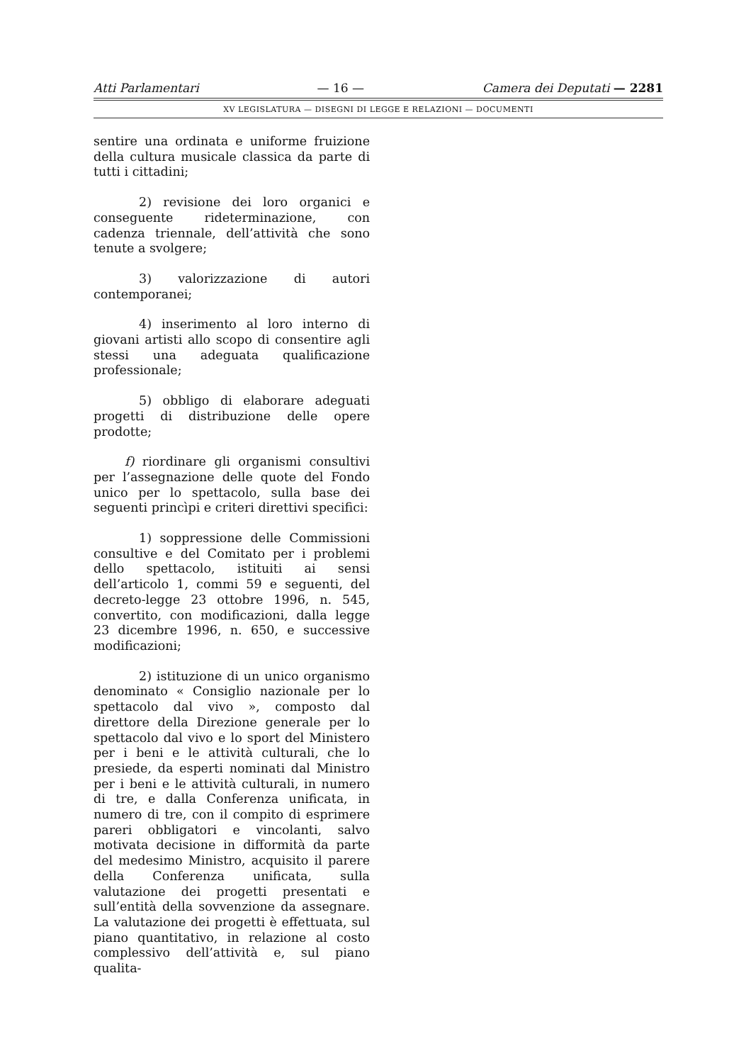Atti Parlamentari — 16 — Camera dei Deputati — 2281
XV LEGISLATURA — DISEGNI DI LEGGE E RELAZIONI — DOCUMENTI
sentire una ordinata e uniforme fruizione della cultura musicale classica da parte di tutti i cittadini;
2) revisione dei loro organici e conseguente rideterminazione, con cadenza triennale, dell’attività che sono tenute a svolgere;
3) valorizzazione di autori contemporanei;
4) inserimento al loro interno di giovani artisti allo scopo di consentire agli stessi una adeguata qualificazione professionale;
5) obbligo di elaborare adeguati progetti di distribuzione delle opere prodotte;
f) riordinare gli organismi consultivi per l’assegnazione delle quote del Fondo unico per lo spettacolo, sulla base dei seguenti princìpi e criteri direttivi specifici:
1) soppressione delle Commissioni consultive e del Comitato per i problemi dello spettacolo, istituiti ai sensi dell’articolo 1, commi 59 e seguenti, del decreto-legge 23 ottobre 1996, n. 545, convertito, con modificazioni, dalla legge 23 dicembre 1996, n. 650, e successive modificazioni;
2) istituzione di un unico organismo denominato « Consiglio nazionale per lo spettacolo dal vivo », composto dal direttore della Direzione generale per lo spettacolo dal vivo e lo sport del Ministero per i beni e le attività culturali, che lo presiede, da esperti nominati dal Ministro per i beni e le attività culturali, in numero di tre, e dalla Conferenza unificata, in numero di tre, con il compito di esprimere pareri obbligatori e vincolanti, salvo motivata decisione in difformità da parte del medesimo Ministro, acquisito il parere della Conferenza unificata, sulla valutazione dei progetti presentati e sull’entità della sovvenzione da assegnare. La valutazione dei progetti è effettuata, sul piano quantitativo, in relazione al costo complessivo dell’attività e, sul piano qualita-